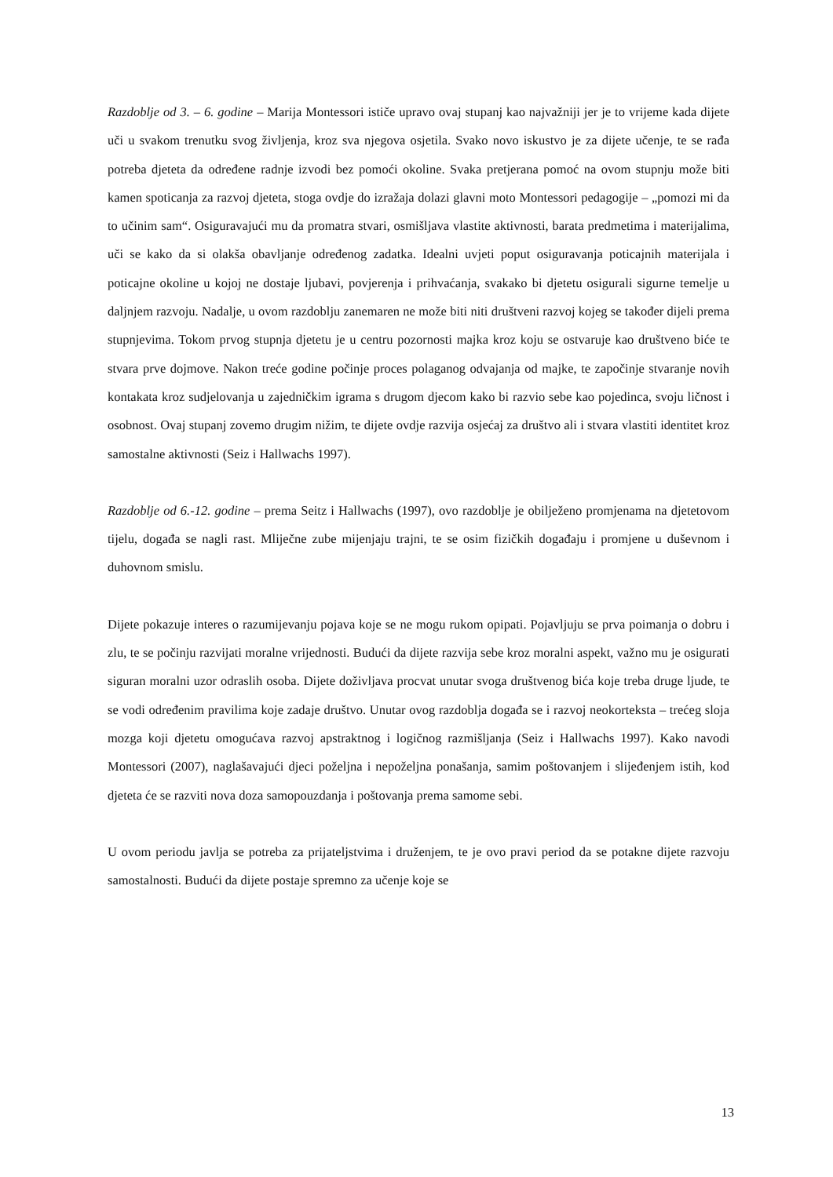Razdoblje od 3. – 6. godine – Marija Montessori ističe upravo ovaj stupanj kao najvažniji jer je to vrijeme kada dijete uči u svakom trenutku svog življenja, kroz sva njegova osjetila. Svako novo iskustvo je za dijete učenje, te se rađa potreba djeteta da određene radnje izvodi bez pomoći okoline. Svaka pretjerana pomoć na ovom stupnju može biti kamen spoticanja za razvoj djeteta, stoga ovdje do izražaja dolazi glavni moto Montessori pedagogije – „pomozi mi da to učinim sam“. Osiguravajući mu da promatra stvari, osmišljava vlastite aktivnosti, barata predmetima i materijalima, uči se kako da si olakša obavljanje određenog zadatka. Idealni uvjeti poput osiguravanja poticajnih materijala i poticajne okoline u kojoj ne dostaje ljubavi, povjerenja i prihvaćanja, svakako bi djetetu osigurali sigurne temelje u daljnjem razvoju. Nadalje, u ovom razdoblju zanemaren ne može biti niti društveni razvoj kojeg se također dijeli prema stupnjevima. Tokom prvog stupnja djetetu je u centru pozornosti majka kroz koju se ostvaruje kao društveno biće te stvara prve dojmove. Nakon treće godine počinje proces polaganog odvajanja od majke, te započinje stvaranje novih kontakata kroz sudjelovanja u zajedničkim igrama s drugom djecom kako bi razvio sebe kao pojedinca, svoju ličnost i osobnost. Ovaj stupanj zovemo drugim nižim, te dijete ovdje razvija osjećaj za društvo ali i stvara vlastiti identitet kroz samostalne aktivnosti (Seiz i Hallwachs 1997).
Razdoblje od 6.-12. godine – prema Seitz i Hallwachs (1997), ovo razdoblje je obilježeno promjenama na djetetovom tijelu, događa se nagli rast. Mliječne zube mijenjaju trajni, te se osim fizičkih događaju i promjene u duševnom i duhovnom smislu.
Dijete pokazuje interes o razumijevanju pojava koje se ne mogu rukom opipati. Pojavljuju se prva poimanja o dobru i zlu, te se počinju razvijati moralne vrijednosti. Budući da dijete razvija sebe kroz moralni aspekt, važno mu je osigurati siguran moralni uzor odraslih osoba. Dijete doživljava procvat unutar svoga društvenog bića koje treba druge ljude, te se vodi određenim pravilima koje zadaje društvo. Unutar ovog razdoblja događa se i razvoj neokorteksta – trećeg sloja mozga koji djetetu omogućava razvoj apstraktnog i logičnog razmišljanja (Seiz i Hallwachs 1997). Kako navodi Montessori (2007), naglašavajući djeci poželjna i nepoželjna ponašanja, samim poštovanjem i slijeđenjem istih, kod djeteta će se razviti nova doza samopouzdanja i poštovanja prema samome sebi.
U ovom periodu javlja se potreba za prijateljstvima i druženjem, te je ovo pravi period da se potakne dijete razvoju samostalnosti. Budući da dijete postaje spremno za učenje koje se
13